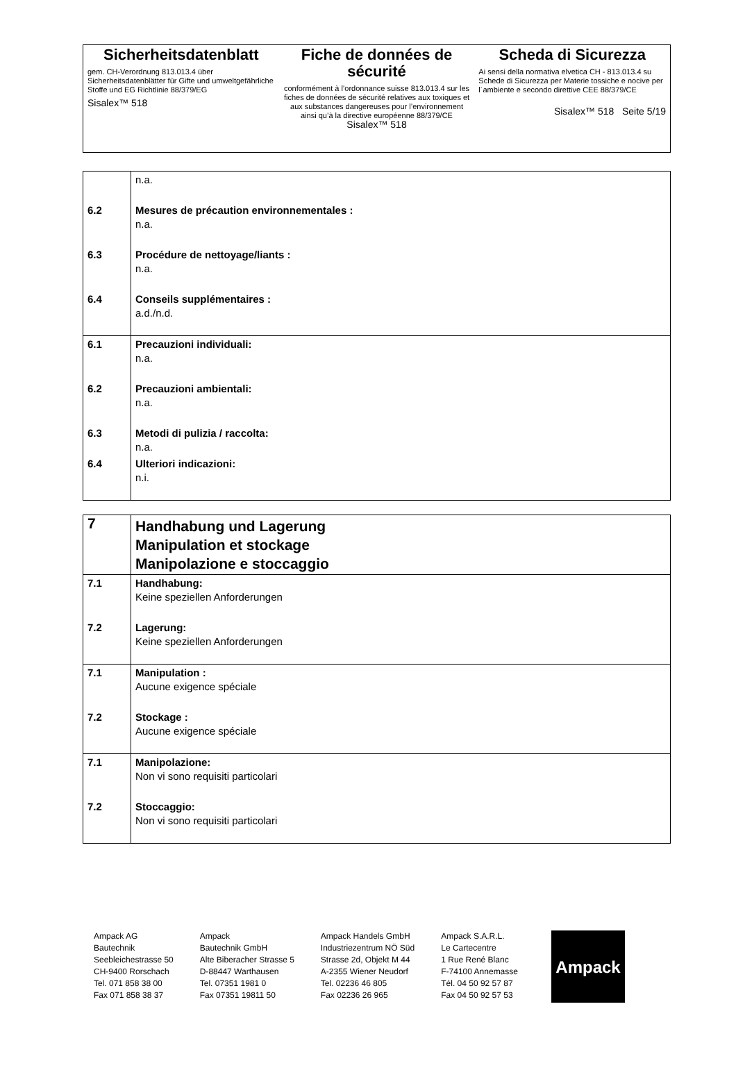Sicherheitsdatenblatt
gem. CH-Verordnung 813.013.4 über Sicherheitsdatenblätter für Gifte und umweltgefährliche Stoffe und EG Richtlinie 88/379/EG
Sisalex™ 518
Fiche de données de sécurité
conformément à l’ordonnance suisse 813.013.4 sur les fiches de données de sécurité relatives aux toxiques et aux substances dangereuses pour l’environnement ainsi qu’à la directive européenne 88/379/CE
Sisalex™ 518
Scheda di Sicurezza
Ai sensi della normativa elvetica CH - 813.013.4 su Schede di Sicurezza per Materie tossiche e nocive per l´ambiente e secondo direttive CEE 88/379/CE
Sisalex™ 518 Seite 5/19
| | n.a. |
| 6.2 | Mesures de précaution environnementales : n.a. |
| 6.3 | Procédure de nettoyage/liants : n.a. |
| 6.4 | Conseils supplémentaires : a.d./n.d. |
| 6.1 | Precauzioni individuali: n.a. |
| 6.2 | Precauzioni ambientali: n.a. |
| 6.3 | Metodi di pulizia / raccolta: n.a. |
| 6.4 | Ulteriori indicazioni: n.i. |
| 7 | Handhabung und Lagerung Manipulation et stockage Manipolazione e stoccaggio |
| 7.1 | Handhabung: Keine speziellen Anforderungen |
| 7.2 | Lagerung: Keine speziellen Anforderungen |
| 7.1 | Manipulation : Aucune exigence spéciale |
| 7.2 | Stockage : Aucune exigence spéciale |
| 7.1 | Manipolazione: Non vi sono requisiti particolari |
| 7.2 | Stoccaggio: Non vi sono requisiti particolari |
Ampack AG
Bautechnik
Seebleichestrasse 50
CH-9400 Rorschach
Tel. 071 858 38 00
Fax 071 858 38 37
Ampack
Bautechnik GmbH
Alte Biberacher Strasse 5
D-88447 Warthausen
Tel. 07351 1981 0
Fax 07351 19811 50
Ampack Handels GmbH
Industriezentrum NÖ Süd
Strasse 2d, Objekt M 44
A-2355 Wiener Neudorf
Tel. 02236 46 805
Fax 02236 26 965
Ampack S.A.R.L.
Le Cartecentre
1 Rue René Blanc
F-74100 Annemasse
Tél. 04 50 92 57 87
Fax 04 50 92 57 53
Ampack